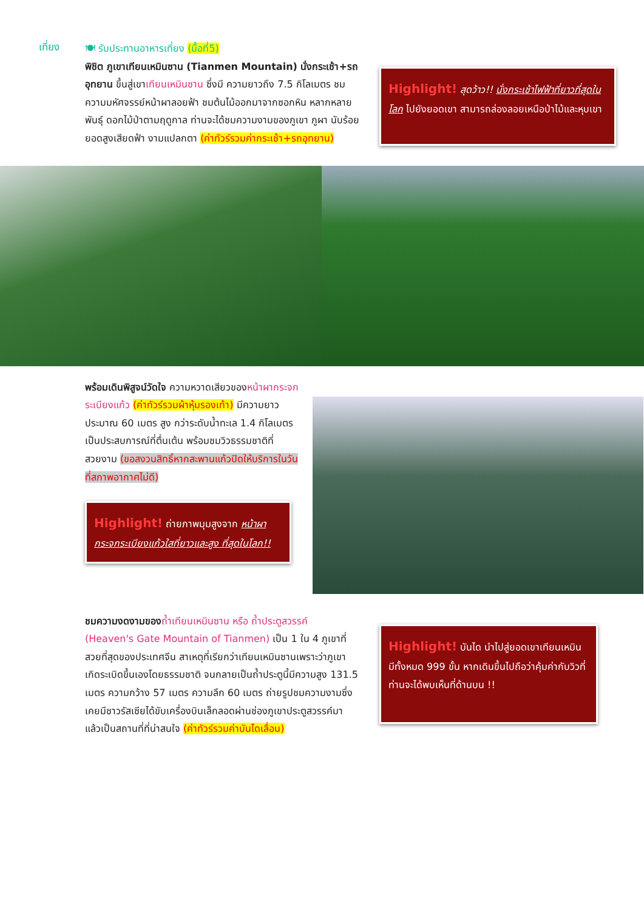เที่ยง
🍽 รับประทานอาหารเที่ยง (มื้อที่5)
พิชิต ภูเขาเทียนเหมินซาน (Tianmen Mountain) นั่งกระเช้า+รถอุทยาน ขึ้นสู่เขาเทียนเหมินซาน ซึ่งมี ความยาวถึง 7.5 กิโลเมตร ชมความมหัศจรรย์หน้าผาลอยฟ้า ชมต้นไม้ออกมาจากซอกหิน หลากหลายพันธุ์ ดอกไม้ป่าตามฤดูกาล ท่านจะได้ชมความงามของภูเขา ภูผา นับร้อยยอดสูงเสียดฟ้า งามแปลกตา (ค่าทัวร์รวมค่ากระเช้า+รถอุทยาน)
Highlight! สุดว้าว!! นั่งกระเช้าไฟฟ้าที่ยาวที่สุดในโลก ไปยังยอดเขา สามารถล่องลอยเหนือป่าไม้และหุบเขา
พร้อมเดินพิสูจน์วัดใจ ความหวาดเสียวของหน้าผากระจกระเบียงแก้ว (ค่าทัวร์รวมผ้าหุ้มรองเท้า) มีความยาวประมาณ 60 เมตร สูง กว่าระดับน้ำทะเล 1.4 กิโลเมตร เป็นประสบการณ์ที่ตื่นเต้น พร้อมชมวิวธรรมชาติที่สวยงาม (ขอสงวนสิทธิ์หากสะพานแก้วปิดให้บริการในวันที่สภาพอากาศไม่ดี)
Highlight! ถ่ายภาพมุมสูงจาก หน้าผากระจกระเบียงแก้วใสที่ยาวและสูง ที่สุดในโลก!!
ชมความงดงามของ ถ้ำเทียนเหมินซาน หรือ ถ้ำประตูสวรรค์ (Heaven's Gate Mountain of Tianmen) เป็น 1 ใน 4 ภูเขาที่สวยที่สุดของประเทศจีน สาเหตุที่เรียกว่าเทียนเหมินซานเพราะว่าภูเขาเกิดระเบิดขึ้นเองโดยธรรมชาติ จนกลายเป็นถ้ำประตูนี้มีความสูง 131.5 เมตร ความกว้าง 57 เมตร ความลึก 60 เมตร ถ่ายรูปชมความงามซึ่งเคยมีชาวรัสเซียได้ขับเครื่องบินเล็กลอดผ่านช่องภูเขาประตูสวรรค์มาแล้วเป็นสถานที่ที่น่าสนใจ (ค่าทัวร์รวมค่าบันไดเลื่อน)
Highlight! บันได นำไปสู่ยอดเขาเทียนเหมิน มีทั้งหมด 999 ขั้น หากเดินขึ้นไปถือว่าคุ้มค่ากับวิวที่ท่านจะได้พบเห็นที่ด้านบน !!